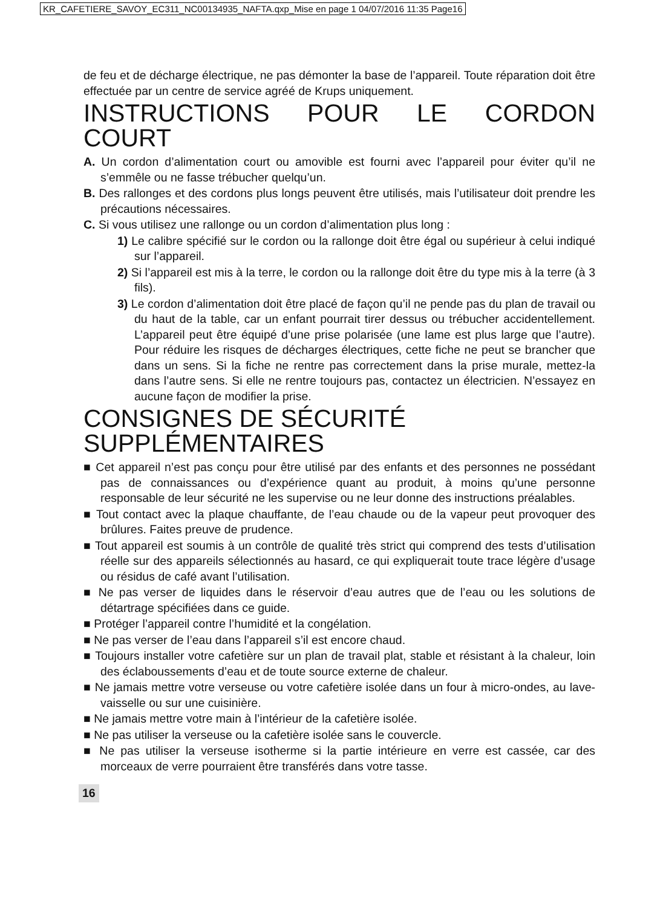KR_CAFETIERE_SAVOY_EC311_NC00134935_NAFTA.qxp_Mise en page 1 04/07/2016 11:35 Page16
de feu et de décharge électrique, ne pas démonter la base de l’appareil. Toute réparation doit être effectuée par un centre de service agréé de Krups uniquement.
INSTRUCTIONS POUR LE CORDON COURT
A. Un cordon d’alimentation court ou amovible est fourni avec l’appareil pour éviter qu’il ne s’emmêle ou ne fasse trébucher quelqu’un.
B. Des rallonges et des cordons plus longs peuvent être utilisés, mais l’utilisateur doit prendre les précautions nécessaires.
C. Si vous utilisez une rallonge ou un cordon d’alimentation plus long :
1) Le calibre spécifié sur le cordon ou la rallonge doit être égal ou supérieur à celui indiqué sur l’appareil.
2) Si l’appareil est mis à la terre, le cordon ou la rallonge doit être du type mis à la terre (à 3 fils).
3) Le cordon d’alimentation doit être placé de façon qu’il ne pende pas du plan de travail ou du haut de la table, car un enfant pourrait tirer dessus ou trébucher accidentellement. L’appareil peut être équipé d’une prise polarisée (une lame est plus large que l’autre). Pour réduire les risques de décharges électriques, cette fiche ne peut se brancher que dans un sens. Si la fiche ne rentre pas correctement dans la prise murale, mettez-la dans l’autre sens. Si elle ne rentre toujours pas, contactez un électricien. N’essayez en aucune façon de modifier la prise.
CONSIGNES DE SÉCURITÉ SUPPLÉMENTAIRES
■ Cet appareil n’est pas conçu pour être utilisé par des enfants et des personnes ne possédant pas de connaissances ou d’expérience quant au produit, à moins qu’une personne responsable de leur sécurité ne les supervise ou ne leur donne des instructions préalables.
■ Tout contact avec la plaque chauffante, de l’eau chaude ou de la vapeur peut provoquer des brûlures. Faites preuve de prudence.
■ Tout appareil est soumis à un contrôle de qualité très strict qui comprend des tests d’utilisation réelle sur des appareils sélectionnés au hasard, ce qui expliquerait toute trace légère d’usage ou résidus de café avant l’utilisation.
■ Ne pas verser de liquides dans le réservoir d’eau autres que de l’eau ou les solutions de détartrage spécifiées dans ce guide.
■ Protéger l’appareil contre l’humidité et la congélation.
■ Ne pas verser de l’eau dans l’appareil s’il est encore chaud.
■ Toujours installer votre cafetière sur un plan de travail plat, stable et résistant à la chaleur, loin des éclaboussements d’eau et de toute source externe de chaleur.
■ Ne jamais mettre votre verseuse ou votre cafetière isolée dans un four à micro-ondes, au lave-vaisselle ou sur une cuisinière.
■ Ne jamais mettre votre main à l’intérieur de la cafetière isolée.
■ Ne pas utiliser la verseuse ou la cafetière isolée sans le couvercle.
■ Ne pas utiliser la verseuse isotherme si la partie intérieure en verre est cassée, car des morceaux de verre pourraient être transférés dans votre tasse.
16